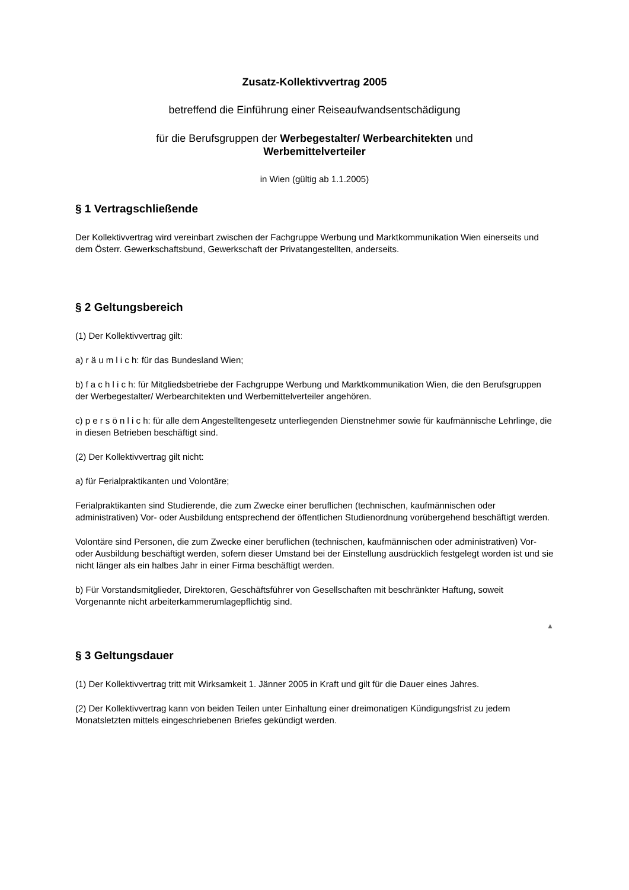Zusatz-Kollektivvertrag 2005
betreffend die Einführung einer Reiseaufwandsentschädigung
für die Berufsgruppen der Werbegestalter/ Werbearchitekten und
Werbemittelverteiler
in Wien (gültig ab 1.1.2005)
§ 1 Vertragschließende
Der Kollektivvertrag wird vereinbart zwischen der Fachgruppe Werbung und Marktkommunikation Wien einerseits und dem Österr. Gewerkschaftsbund, Gewerkschaft der Privatangestellten, anderseits.
§ 2 Geltungsbereich
(1) Der Kollektivvertrag gilt:
a) r ä u m l i c h: für das Bundesland Wien;
b) f a c h l i c h: für Mitgliedsbetriebe der Fachgruppe Werbung und Marktkommunikation Wien, die den Berufsgruppen der Werbegestalter/ Werbearchitekten und Werbemittelverteiler angehören.
c) p e r s ö n l i c h: für alle dem Angestelltengesetz unterliegenden Dienstnehmer sowie für kaufmännische Lehrlinge, die in diesen Betrieben beschäftigt sind.
(2) Der Kollektivvertrag gilt nicht:
a) für Ferialpraktikanten und Volontäre;
Ferialpraktikanten sind Studierende, die zum Zwecke einer beruflichen (technischen, kaufmännischen oder administrativen) Vor- oder Ausbildung entsprechend der öffentlichen Studienordnung vorübergehend beschäftigt werden.
Volontäre sind Personen, die zum Zwecke einer beruflichen (technischen, kaufmännischen oder administrativen) Vor- oder Ausbildung beschäftigt werden, sofern dieser Umstand bei der Einstellung ausdrücklich festgelegt worden ist und sie nicht länger als ein halbes Jahr in einer Firma beschäftigt werden.
b) Für Vorstandsmitglieder, Direktoren, Geschäftsführer von Gesellschaften mit beschränkter Haftung, soweit Vorgenannte nicht arbeiterkammerumlagepflichtig sind.
▲
§ 3 Geltungsdauer
(1) Der Kollektivvertrag tritt mit Wirksamkeit 1. Jänner 2005 in Kraft und gilt für die Dauer eines Jahres.
(2) Der Kollektivvertrag kann von beiden Teilen unter Einhaltung einer dreimonatigen Kündigungsfrist zu jedem Monatsletzten mittels eingeschriebenen Briefes gekündigt werden.